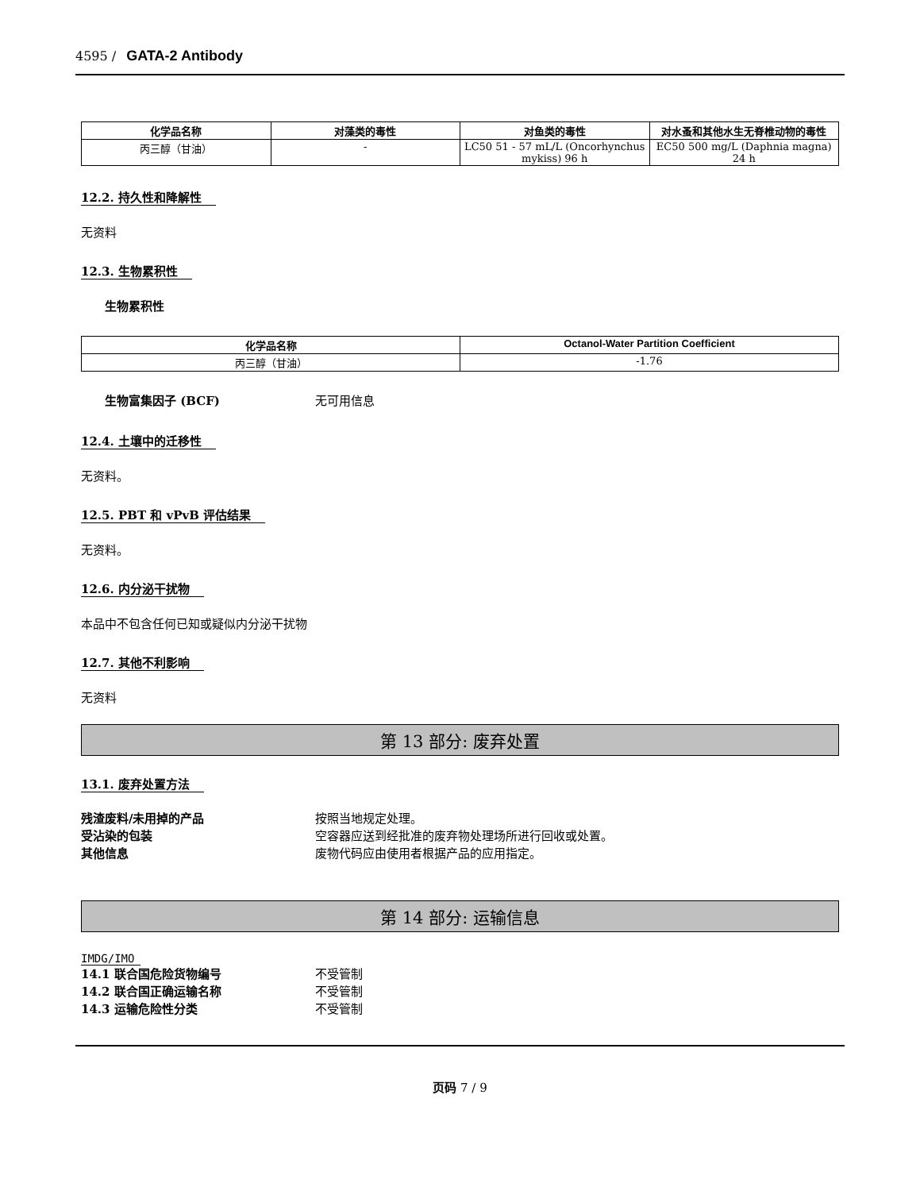4595 / GATA-2 Antibody
| 化学品名称 | 对藻类的毒性 | 对鱼类的毒性 | 对水蚤和其他水生无脊椎动物的毒性 |
| --- | --- | --- | --- |
| 丙三醇（甘油） | - | LC50 51 - 57 mL/L (Oncorhynchus mykiss) 96 h | EC50 500 mg/L (Daphnia magna) 24 h |
12.2. 持久性和降解性
无资料
12.3. 生物累积性
生物累积性
| 化学品名称 | Octanol-Water Partition Coefficient |
| --- | --- |
| 丙三醇（甘油） | -1.76 |
生物富集因子 (BCF) 无可用信息
12.4. 土壤中的迁移性
无资料。
12.5. PBT 和 vPvB 评估结果
无资料。
12.6. 内分泌干扰物
本品中不包含任何已知或疑似内分泌干扰物
12.7. 其他不利影响
无资料
第 13 部分: 废弃处置
13.1. 废弃处置方法
残渣废料/未用掉的产品 按照当地规定处理。
受沾染的包装 空容器应送到经批准的废弃物处理场所进行回收或处置。
其他信息 废物代码应由使用者根据产品的应用指定。
第 14 部分: 运输信息
IMDG/IMO
14.1 联合国危险货物编号 不受管制
14.2 联合国正确运输名称 不受管制
14.3 运输危险性分类 不受管制
页码 7 / 9